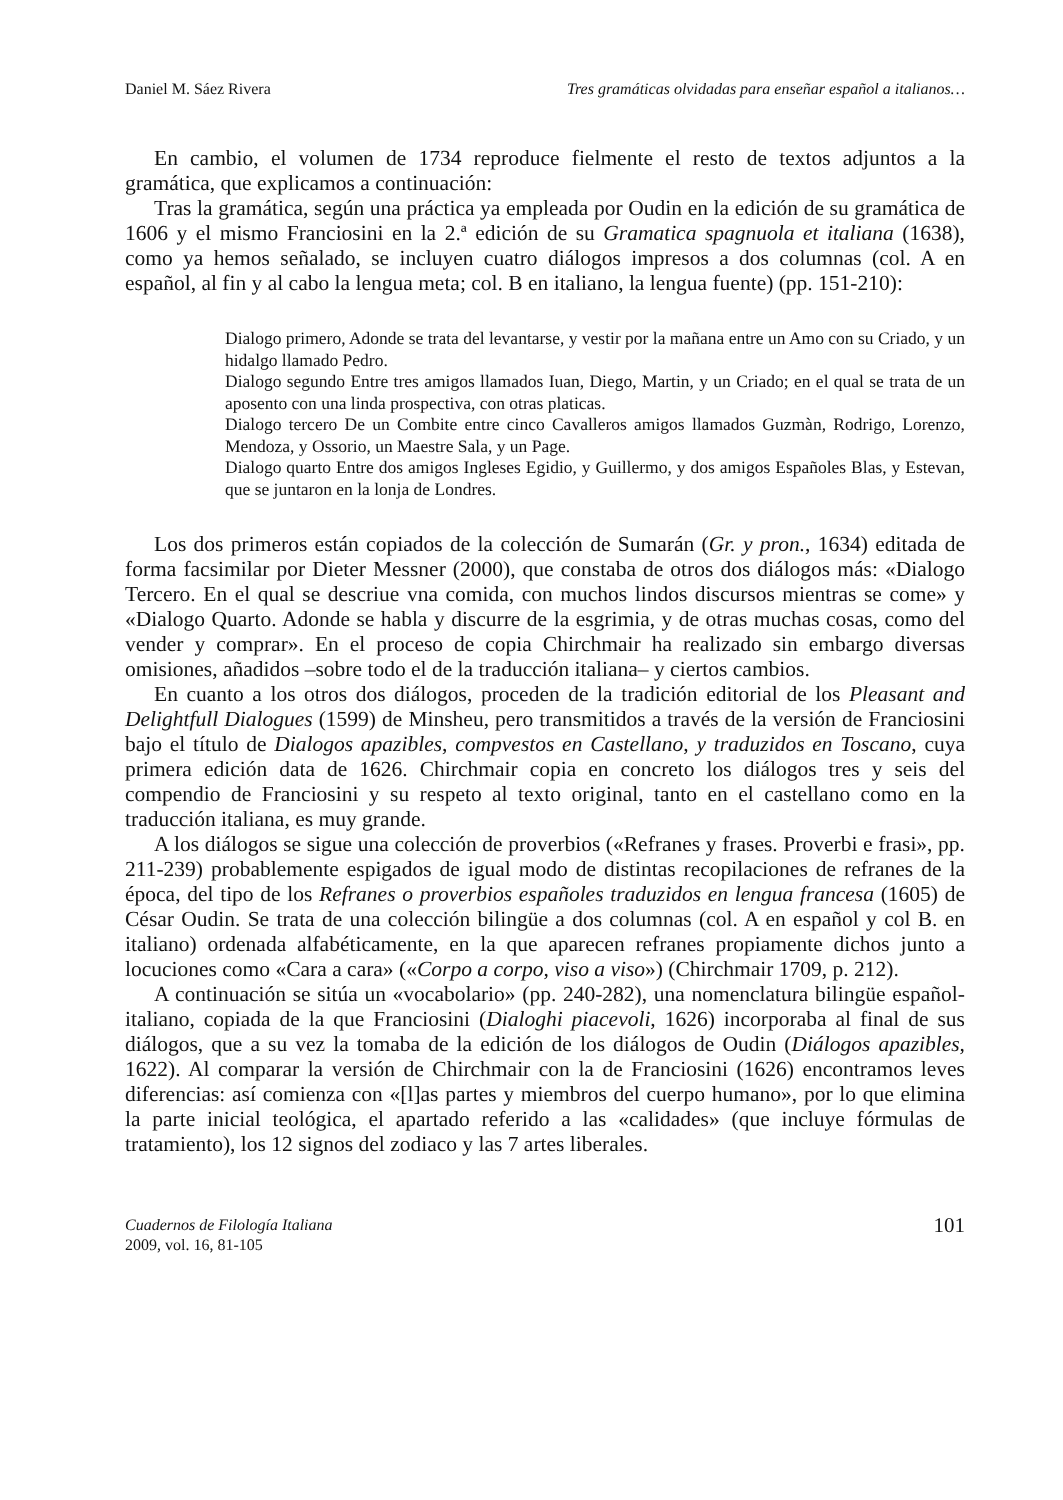Daniel M. Sáez Rivera Tres gramáticas olvidadas para enseñar español a italianos…
En cambio, el volumen de 1734 reproduce fielmente el resto de textos adjuntos a la gramática, que explicamos a continuación:
Tras la gramática, según una práctica ya empleada por Oudin en la edición de su gramática de 1606 y el mismo Franciosini en la 2.ª edición de su Gramatica spagnuola et italiana (1638), como ya hemos señalado, se incluyen cuatro diálogos impresos a dos columnas (col. A en español, al fin y al cabo la lengua meta; col. B en italiano, la lengua fuente) (pp. 151-210):
Dialogo primero, Adonde se trata del levantarse, y vestir por la mañana entre un Amo con su Criado, y un hidalgo llamado Pedro.
Dialogo segundo Entre tres amigos llamados Iuan, Diego, Martin, y un Criado; en el qual se trata de un aposento con una linda prospectiva, con otras platicas.
Dialogo tercero De un Combite entre cinco Cavalleros amigos llamados Guzmàn, Rodrigo, Lorenzo, Mendoza, y Ossorio, un Maestre Sala, y un Page.
Dialogo quarto Entre dos amigos Ingleses Egidio, y Guillermo, y dos amigos Españoles Blas, y Estevan, que se juntaron en la lonja de Londres.
Los dos primeros están copiados de la colección de Sumarán (Gr. y pron., 1634) editada de forma facsimilar por Dieter Messner (2000), que constaba de otros dos diálogos más: «Dialogo Tercero. En el qual se descriue vna comida, con muchos lindos discursos mientras se come» y «Dialogo Quarto. Adonde se habla y discurre de la esgrimia, y de otras muchas cosas, como del vender y comprar». En el proceso de copia Chirchmair ha realizado sin embargo diversas omisiones, añadidos –sobre todo el de la traducción italiana– y ciertos cambios.
En cuanto a los otros dos diálogos, proceden de la tradición editorial de los Pleasant and Delightfull Dialogues (1599) de Minsheu, pero transmitidos a través de la versión de Franciosini bajo el título de Dialogos apazibles, compvestos en Castellano, y traduzidos en Toscano, cuya primera edición data de 1626. Chirchmair copia en concreto los diálogos tres y seis del compendio de Franciosini y su respeto al texto original, tanto en el castellano como en la traducción italiana, es muy grande.
A los diálogos se sigue una colección de proverbios («Refranes y frases. Proverbi e frasi», pp. 211-239) probablemente espigados de igual modo de distintas recopilaciones de refranes de la época, del tipo de los Refranes o proverbios españoles traduzidos en lengua francesa (1605) de César Oudin. Se trata de una colección bilingüe a dos columnas (col. A en español y col B. en italiano) ordenada alfabéticamente, en la que aparecen refranes propiamente dichos junto a locuciones como «Cara a cara» («Corpo a corpo, viso a viso») (Chirchmair 1709, p. 212).
A continuación se sitúa un «vocabolario» (pp. 240-282), una nomenclatura bilingüe español-italiano, copiada de la que Franciosini (Dialoghi piacevoli, 1626) incorporaba al final de sus diálogos, que a su vez la tomaba de la edición de los diálogos de Oudin (Diálogos apazibles, 1622). Al comparar la versión de Chirchmair con la de Franciosini (1626) encontramos leves diferencias: así comienza con «[l]as partes y miembros del cuerpo humano», por lo que elimina la parte inicial teológica, el apartado referido a las «calidades» (que incluye fórmulas de tratamiento), los 12 signos del zodiaco y las 7 artes liberales.
Cuadernos de Filología Italiana
2009, vol. 16, 81-105
101